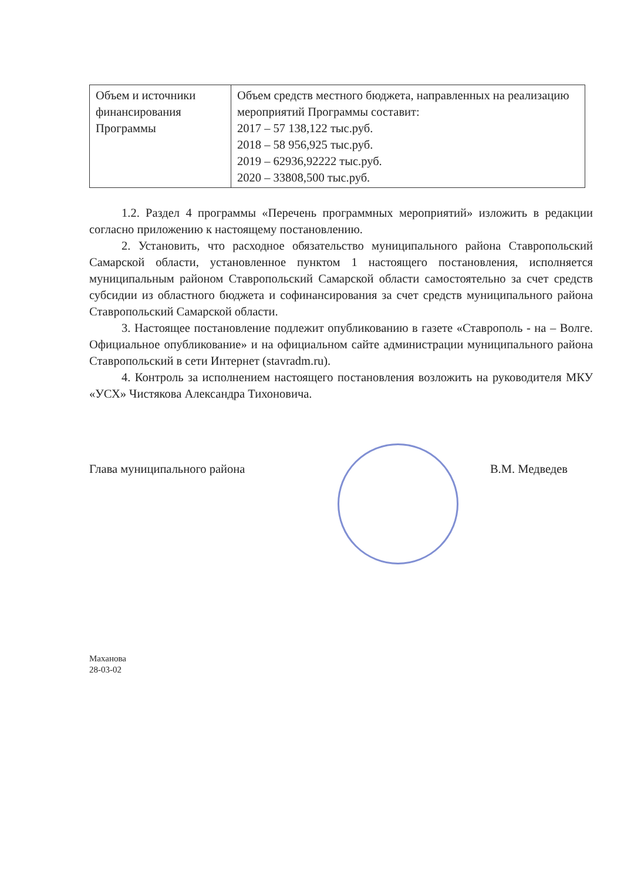| Объем и источники финансирования Программы | Объем средств местного бюджета, направленных на реализацию мероприятий Программы составит: 2017 – 57 138,122 тыс.руб. 2018 – 58 956,925 тыс.руб. 2019 – 62936,92222 тыс.руб. 2020 – 33808,500 тыс.руб. |
1.2. Раздел 4 программы «Перечень программных мероприятий» изложить в редакции согласно приложению к настоящему постановлению.
2. Установить, что расходное обязательство муниципального района Ставропольский Самарской области, установленное пунктом 1 настоящего постановления, исполняется муниципальным районом Ставропольский Самарской области самостоятельно за счет средств субсидии из областного бюджета и софинансирования за счет средств муниципального района Ставропольский Самарской области.
3. Настоящее постановление подлежит опубликованию в газете «Ставрополь - на – Волге. Официальное опубликование» и на официальном сайте администрации муниципального района Ставропольский в сети Интернет (stavradm.ru).
4. Контроль за исполнением настоящего постановления возложить на руководителя МКУ «УСХ» Чистякова Александра Тихоновича.
Глава муниципального района В.М. Медведев
Маханова
28-03-02